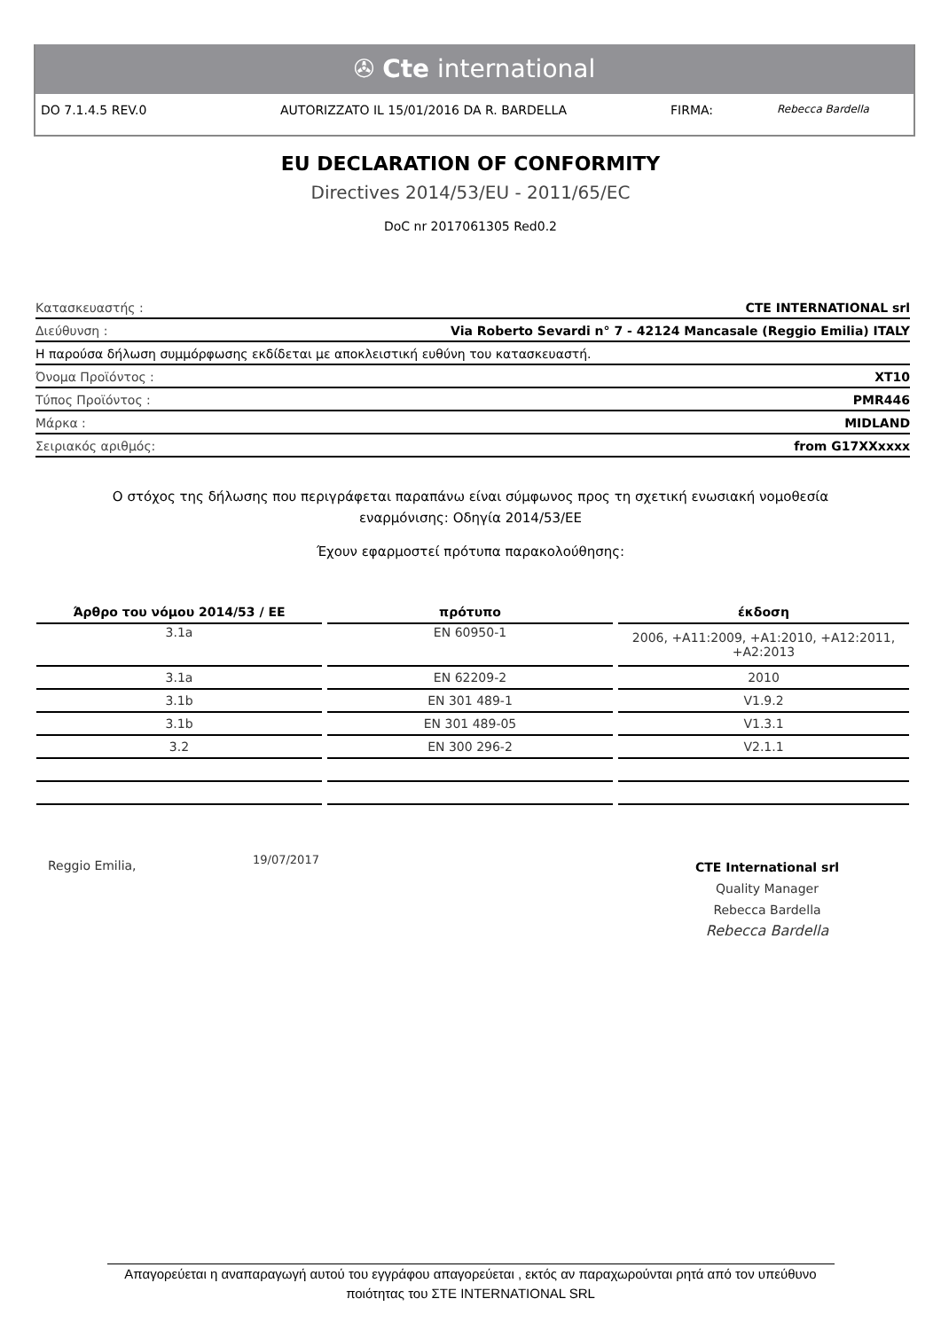✇ Cte international
DO 7.1.4.5 REV.0 AUTORIZZATO IL 15/01/2016 DA R. BARDELLA FIRMA: Rebecca Bardella
EU DECLARATION OF CONFORMITY
Directives 2014/53/EU - 2011/65/EC
DoC nr 2017061305 Red0.2
Κατασκευαστής : CTE INTERNATIONAL srl
Διεύθυνση : Via Roberto Sevardi n° 7 - 42124 Mancasale (Reggio Emilia) ITALY
Η παρούσα δήλωση συμμόρφωσης εκδίδεται με αποκλειστική ευθύνη του κατασκευαστή.
Όνομα Προϊόντος : XT10
Τύπος Προϊόντος : PMR446
Μάρκα : MIDLAND
Σειριακός αριθμός: from G17XXxxxx
Ο στόχος της δήλωσης που περιγράφεται παραπάνω είναι σύμφωνος προς τη σχετική ενωσιακή νομοθεσία εναρμόνισης: Οδηγία 2014/53/ΕΕ
Έχουν εφαρμοστεί πρότυπα παρακολούθησης:
| Άρθρο του νόμου 2014/53 / ΕΕ | πρότυπο | έκδοση |
| --- | --- | --- |
| 3.1a | EN 60950-1 | 2006, +A11:2009, +A1:2010, +A12:2011, +A2:2013 |
| 3.1a | EN 62209-2 | 2010 |
| 3.1b | EN 301 489-1 | V1.9.2 |
| 3.1b | EN 301 489-05 | V1.3.1 |
| 3.2 | EN 300 296-2 | V2.1.1 |
Reggio Emilia, 19/07/2017
CTE International srl
Quality Manager
Rebecca Bardella
Rebecca Bardella
Απαγορεύεται η αναπαραγωγή αυτού του εγγράφου απαγορεύεται , εκτός αν παραχωρούνται ρητά από τον υπεύθυνο
ποιότητας του ΣΤΕ INTERNATIONAL SRL